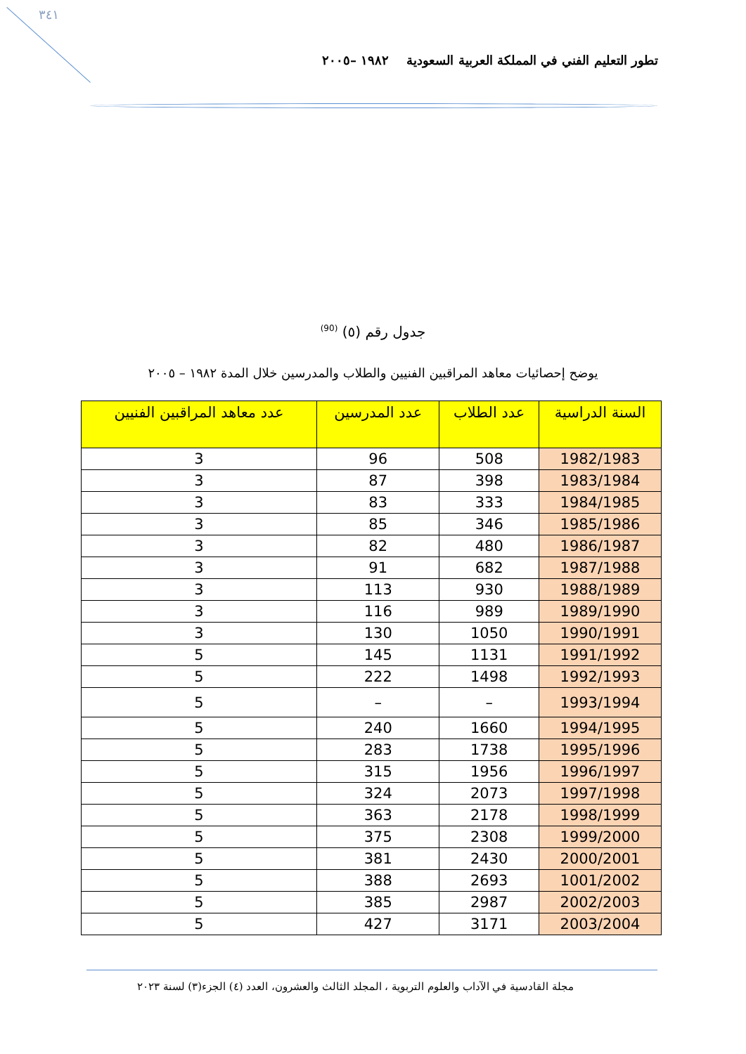٣٤١
تطور التعليم الفني في المملكة العربية السعودية ١٩٨٢ –٢٠٠٥
جدول رقم (٥) <sup>(90)</sup>
يوضح إحصائيات معاهد المراقبين الفنيين والطلاب والمدرسين خلال المدة ١٩٨٢ – ٢٠٠٥
| السنة الدراسية | عدد الطلاب | عدد المدرسين | عدد معاهد المراقبين الفنيين |
| --- | --- | --- | --- |
| 1982/1983 | 508 | 96 | 3 |
| 1983/1984 | 398 | 87 | 3 |
| 1984/1985 | 333 | 83 | 3 |
| 1985/1986 | 346 | 85 | 3 |
| 1986/1987 | 480 | 82 | 3 |
| 1987/1988 | 682 | 91 | 3 |
| 1988/1989 | 930 | 113 | 3 |
| 1989/1990 | 989 | 116 | 3 |
| 1990/1991 | 1050 | 130 | 3 |
| 1991/1992 | 1131 | 145 | 5 |
| 1992/1993 | 1498 | 222 | 5 |
| 1993/1994 | – | – | 5 |
| 1994/1995 | 1660 | 240 | 5 |
| 1995/1996 | 1738 | 283 | 5 |
| 1996/1997 | 1956 | 315 | 5 |
| 1997/1998 | 2073 | 324 | 5 |
| 1998/1999 | 2178 | 363 | 5 |
| 1999/2000 | 2308 | 375 | 5 |
| 2000/2001 | 2430 | 381 | 5 |
| 1001/2002 | 2693 | 388 | 5 |
| 2002/2003 | 2987 | 385 | 5 |
| 2003/2004 | 3171 | 427 | 5 |
مجلة القادسية في الآداب والعلوم التربوية ، المجلد الثالث والعشرون، العدد (٤) الجزء(٣) لسنة ٢٠٢٣